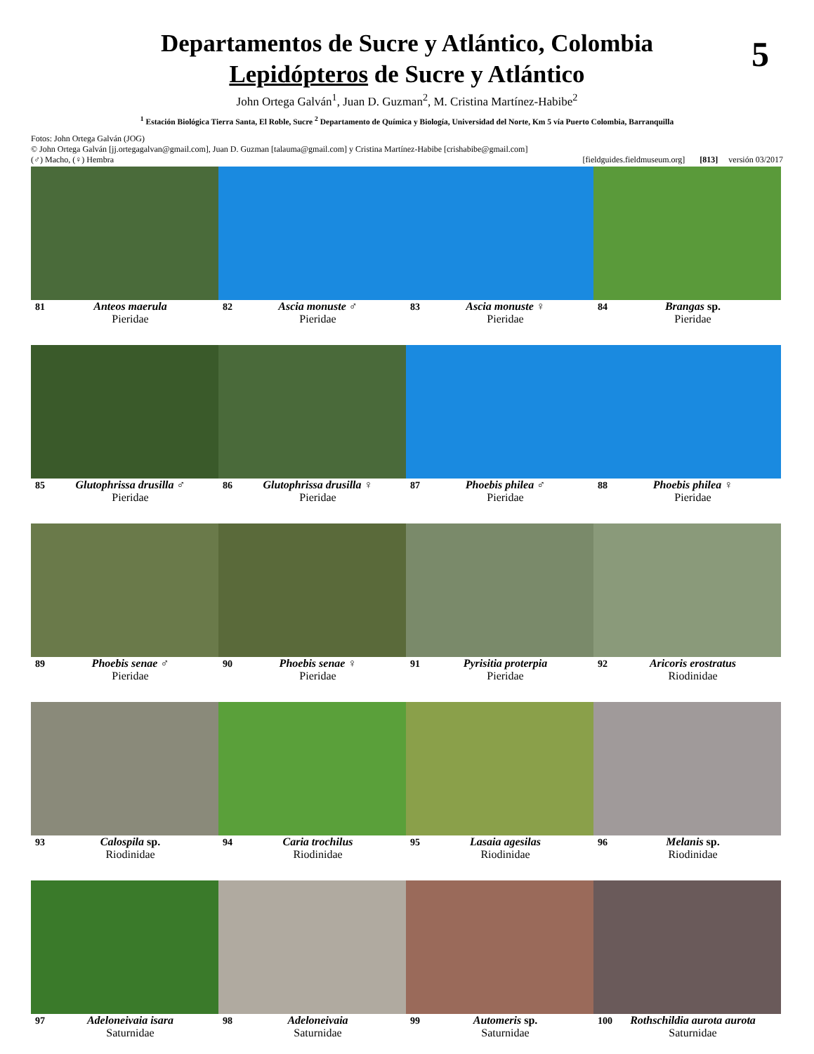Departamentos de Sucre y Atlántico, Colombia
Lepidópteros de Sucre y Atlántico
5
John Ortega Galván<sup>1</sup>, Juan D. Guzman<sup>2</sup>, M. Cristina Martínez-Habibe<sup>2</sup>
<sup>1</sup> Estación Biológica Tierra Santa, El Roble, Sucre <sup>2</sup> Departamento de Química y Biología, Universidad del Norte, Km 5 vía Puerto Colombia, Barranquilla
Fotos: John Ortega Galván (JOG)
© John Ortega Galván [jj.ortegagalvan@gmail.com], Juan D. Guzman [talauma@gmail.com] y Cristina Martínez-Habibe [crishabibe@gmail.com]
(♂) Macho, (♀) Hembra [fieldguides.fieldmuseum.org] [813] versión 03/2017
81 Anteos maerula
Pieridae
82 Ascia monuste ♂
Pieridae
83 Ascia monuste ♀
Pieridae
84 Brangas sp.
Pieridae
85 Glutophrissa drusilla ♂
Pieridae
86 Glutophrissa drusilla ♀
Pieridae
87 Phoebis philea ♂
Pieridae
88 Phoebis philea ♀
Pieridae
89 Phoebis senae ♂
Pieridae
90 Phoebis senae ♀
Pieridae
91 Pyrisitia proterpia
Pieridae
92 Aricoris erostratus
Riodinidae
93 Calospila sp.
Riodinidae
94 Caria trochilus
Riodinidae
95 Lasaia agesilas
Riodinidae
96 Melanis sp.
Riodinidae
97 Adeloneivaia isara
Saturnidae
98 Adeloneivaia
Saturnidae
99 Automeris sp.
Saturnidae
100 Rothschildia aurota aurota
Saturnidae